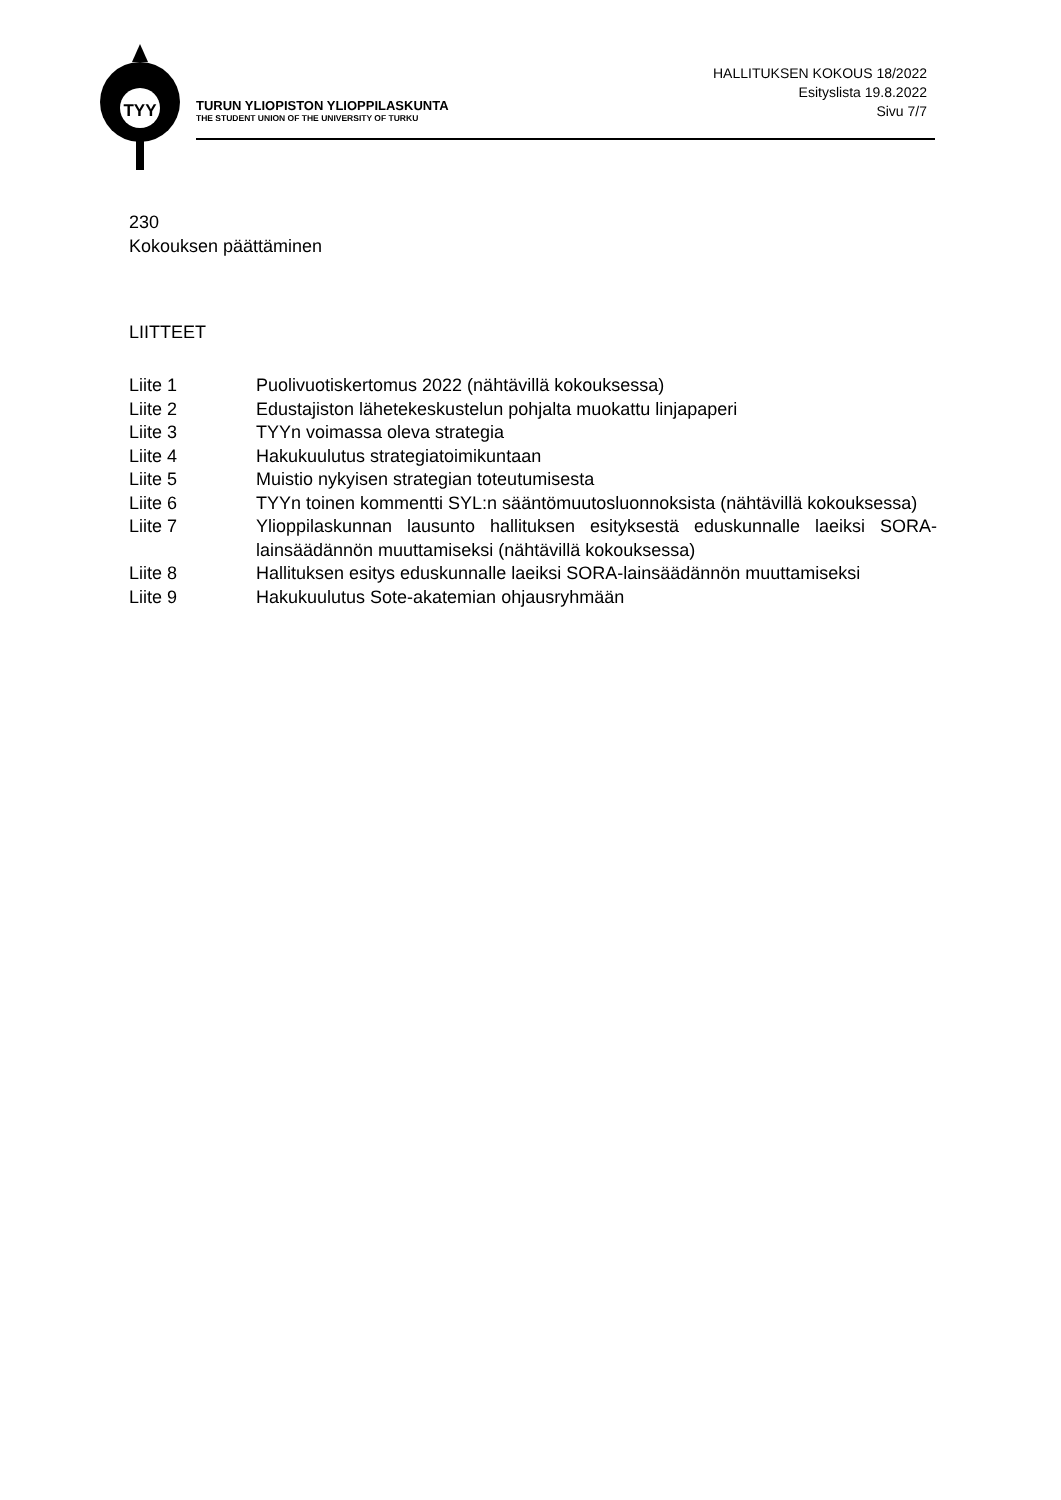TYY
TURUN YLIOPISTON YLIOPPILASKUNTA
THE STUDENT UNION OF THE UNIVERSITY OF TURKU
HALLITUKSEN KOKOUS 18/2022
Esityslista 19.8.2022
Sivu 7/7
230
Kokouksen päättäminen
LIITTEET
| Liite 1 | Puolivuotiskertomus 2022 (nähtävillä kokouksessa) |
| Liite 2 | Edustajiston lähetekeskustelun pohjalta muokattu linjapaperi |
| Liite 3 | TYYn voimassa oleva strategia |
| Liite 4 | Hakukuulutus strategiatoimikuntaan |
| Liite 5 | Muistio nykyisen strategian toteutumisesta |
| Liite 6 | TYYn toinen kommentti SYL:n sääntömuutosluonnoksista (nähtävillä kokouksessa) |
| Liite 7 | Ylioppilaskunnan lausunto hallituksen esityksestä eduskunnalle laeiksi SORA-lainsäädännön muuttamiseksi (nähtävillä kokouksessa) |
| Liite 8 | Hallituksen esitys eduskunnalle laeiksi SORA-lainsäädännön muuttamiseksi |
| Liite 9 | Hakukuulutus Sote-akatemian ohjausryhmään |